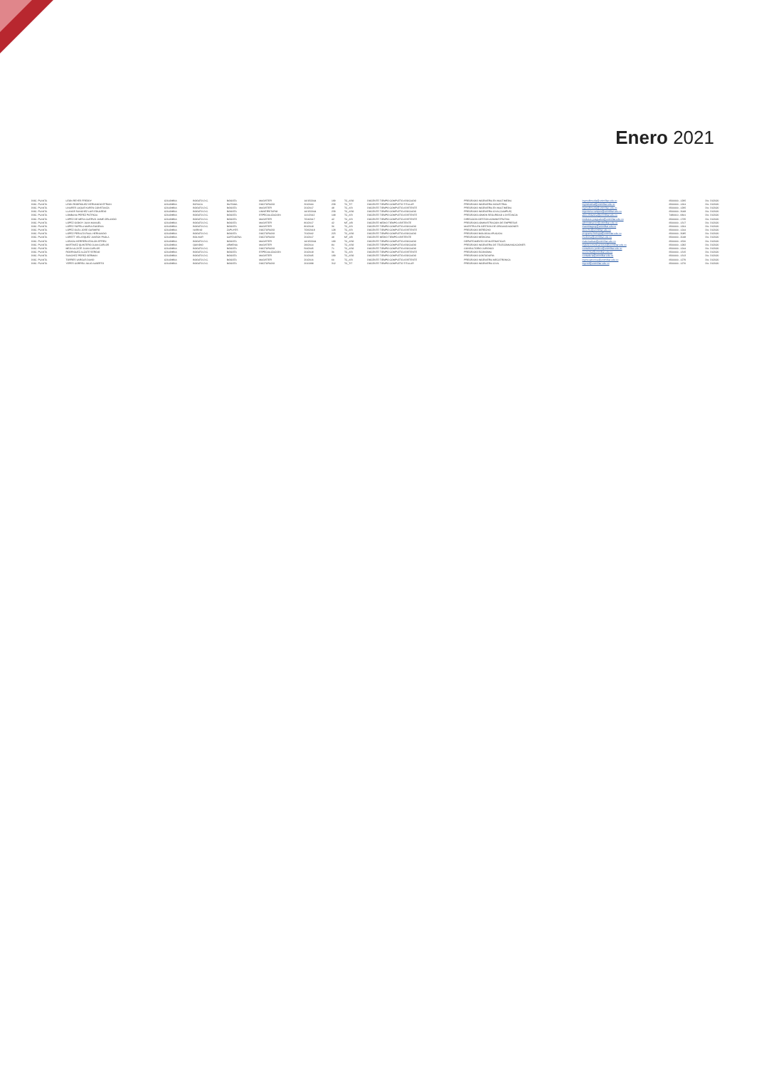Enero 2021
| DOC. PLANTA | LEON REYES FREDDY | COLOMBIA | BOGOTA D.C. | BOGOTA | MAGISTER | 10/15/2004 | 199 | TC_ASO | DOCENTE TIEMPO COMPLETO ASOCIADO | PREGRADO INGENIERIA EN MULTIMEDIA | ingmultimedia@unimilitar.edu.co | 6500000 - 1295 | Dic. 31/2020 |
| DOC. PLANTA | LEON RODRIGUEZ HERNANDO EFRAIN | COLOMBIA | BOYACA | DUITAMA | DOCTORADO | 3/1/2000 | 239 | TC_TIT | DOCENTE TIEMPO COMPLETO TITULAR | PREGRADO INGENIERIA INDUSTRIAL | ingindustrial@unimilitar.edu.co | 6500000 - 1264 | Dic. 31/2020 |
| DOC. PLANTA | LINARES LUQUE KAREN CONSTANZA | COLOMBIA | BOGOTA D.C. | BOGOTA | MAGISTER | 2/1/2017 | 48 | TC_ASI | DOCENTE TIEMPO COMPLETO ASISTENTE | PREGRADO INGENIERIA EN MULTIMEDIA | ingmultimedia@unimilitar.edu.co | 6500000 - 1295 | Dic. 31/2020 |
| DOC. PLANTA | LLANOS SANCHEZ LUIS EDUARDO | COLOMBIA | BOGOTA D.C. | BOGOTA | UNIVERSITARIO | 10/15/2004 | 239 | TC_ASO | DOCENTE TIEMPO COMPLETO ASOCIADO | PREGRADO INGENIERIA CIVIL (CAMPUS) | ingenieria.campus@unimilitar.edu.co | 6500000 - 3008 | Dic. 31/2020 |
| DOC. PLANTA | LOMBANA PEREZ PATRICIA | COLOMBIA | BOGOTA D.C. | BOGOTA | ESPECIALIZACION | 11/1/2012 | 108 | TC_ASI | DOCENTE TIEMPO COMPLETO ASISTENTE | PREGRADO ADMON SEGURIDAD A DISTANCIA | asso.distancia@unimilitar.edu.co | 7480010 - 6841 | Dic. 31/2020 |
| DOC. PLANTA | LOPEZ DE MESA CUERVO JAIME ORLANDO | COLOMBIA | BOGOTA D.C. | BOGOTA | MAGISTER | 7/24/2017 | 42 | TC_ASI | DOCENTE TIEMPO COMPLETO ASISTENTE | DIRECCION GESTION ADMINISTRATIVA | institutos.posgrados@unimilitar.edu.co | 6500000 - 1735 | Dic. 31/2020 |
| DOC. PLANTA | LOPEZ GODOY JUAN MANUEL | COLOMBIA | BOGOTA D.C. | BOGOTA | MAGISTER | 8/1/2017 | 42 | MT_ASI | DOCENTE MEDIO TIEMPO ASISTENTE | PREGRADO ADMINISTRACION DE EMPRESAS | administracion@unimilitar.edu.co | 6500000 - 1317 | Dic. 31/2020 |
| DOC. PLANTA | LOPEZ SOPELA MARIA EUGENIA | COLOMBIA | BOGOTA D.C. | BOGOTA | MAGISTER | 8/1/2018 | 36 | TC_ASI | DOCENTE TIEMPO COMPLETO ASOCIADO | MAESTRIA EN GESTION DE ORGANIZACIONES | maestriagorg@unimilitar.edu.co | 6500000 - 1264 | Dic. 31/2020 |
| DOC. PLANTA | LOPEZ OLEA JOSE GUSMIRO | COLOMBIA | NARINO | ZAPUYES | DOCTORADO | 7/26/2018 | 128 | TC_ASI | DOCENTE TIEMPO COMPLETO ASISTENTE | PREGRADO DERECHO | derecho@unimilitar.edu.co | 6500000 - 1244 | Dic. 31/2020 |
| DOC. PLANTA | LOPEZ PERALTA RAUL HERNANDO | COLOMBIA | BOGOTA D.C. | BOGOTA | DOCTORADO | 7/1/2002 | 223 | TC_ASO | DOCENTE TIEMPO COMPLETO ASOCIADO | PREGRADO BIOLOGIA APLICADA | programa.biologia@unimilitar.edu.co | 6500000 - 3085 | Dic. 31/2020 |
| DOC. PLANTA | LORETT VELASQUEZ JANECK PAOLA | COLOMBIA | BOLIVAR | CARTAGENA | DOCTORADO | 2/1/2017 | 48 | MT_ASI | DOCENTE MEDIO TIEMPO ASISTENTE | PREGRADO MEDICINA | medicina@unimilitar.edu.co | 6500000 - 2048 | Dic. 31/2020 |
| DOC. PLANTA | LOSADA HERRERA EDILON EFREN | COLOMBIA | BOGOTA D.C. | BOGOTA | MAGISTER | 10/15/2004 | 199 | TC_ASO | DOCENTE TIEMPO COMPLETO ASOCIADO | DEPARTAMENTO DE MATEMATICAS | matematicas@unimilitar.edu.co | 6500000 - 1520 | Dic. 31/2020 |
| DOC. PLANTA | MARTINEZ QUINTERO JUAN CARLOS | COLOMBIA | QUINDIO | ARMENIA | MAGISTER | 2/6/2014 | 84 | TC_ASO | DOCENTE TIEMPO COMPLETO ASOCIADO | PREGRADO INGENIERIA DE TELECOMUNICACIONES | ingtelecomunicaciones@unimilitar.edu.co | 6500000 - 1282 | Dic. 31/2020 |
| DOC. PLANTA | MEJIA ALZATE JUAN CARLOS | COLOMBIA | BOGOTA D.C. | BOGOTA | DOCTORADO | 5/4/2005 | 71 | TC_ASO | DOCENTE TIEMPO COMPLETO ASOCIADO | CONSULTORIO JURIDICO | consultorio.juridico@unimilitar.edu.co | 6500000 - 1244 | Dic. 31/2020 |
| DOC. PLANTA | RODRIGUEZ ALZATE SERGIO | COLOMBIA | BOGOTA D.C. | BOGOTA | ESPECIALIZACION | 2/1/2018 | 36 | TC_ASI | DOCENTE TIEMPO COMPLETO ASISTENTE | PREGRADO ECONOMIA | economia@unimilitar.edu.co | 6500000 - 1315 | Dic. 31/2020 |
| DOC. PLANTA | SANCHEZ PEREZ GERMAN | COLOMBIA | BOGOTA D.C. | BOGOTA | MAGISTER | 3/1/2005 | 199 | TC_ASO | DOCENTE TIEMPO COMPLETO ASOCIADO | PREGRADO CONTADURIA | contaduria@unimilitar.edu.co | 6500000 - 1313 | Dic. 31/2020 |
| DOC. PLANTA | TORRES VARGAS DAVID | COLOMBIA | BOGOTA D.C. | BOGOTA | MAGISTER | 2/1/2016 | 60 | TC_ASI | DOCENTE TIEMPO COMPLETO ASISTENTE | PREGRADO INGENIERIA MECATRONICA | ingmecatronica@unimilitar.edu.co | 6500000 - 1279 | Dic. 31/2020 |
| DOC. PLANTA | YEPES CORREA JULIO ALBERTO | COLOMBIA | BOGOTA D.C. | BOGOTA | DOCTORADO | 2/1/1998 | 312 | TC_TIT | DOCENTE TIEMPO COMPLETO TITULAR | PREGRADO INGENIERIA CIVIL | ingcivil@unimilitar.edu.co | 6500000 - 1276 | Dic. 31/2020 |